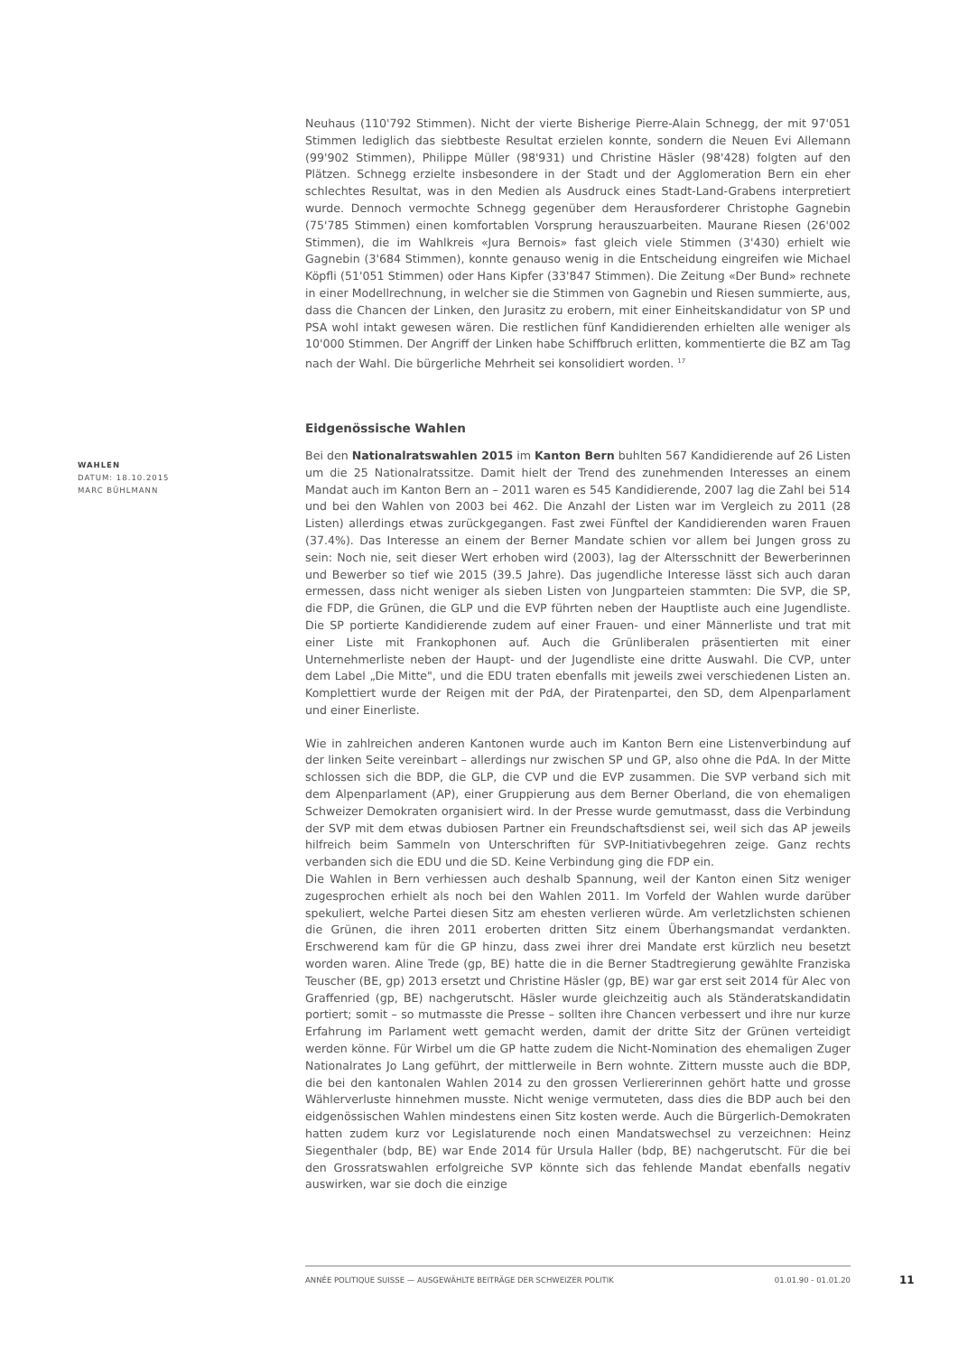WAHLEN
DATUM: 18.10.2015
MARC BÜHLMANN
Neuhaus (110'792 Stimmen). Nicht der vierte Bisherige Pierre-Alain Schnegg, der mit 97'051 Stimmen lediglich das siebtbeste Resultat erzielen konnte, sondern die Neuen Evi Allemann (99'902 Stimmen), Philippe Müller (98'931) und Christine Häsler (98'428) folgten auf den Plätzen. Schnegg erzielte insbesondere in der Stadt und der Agglomeration Bern ein eher schlechtes Resultat, was in den Medien als Ausdruck eines Stadt-Land-Grabens interpretiert wurde. Dennoch vermochte Schnegg gegenüber dem Herausforderer Christophe Gagnebin (75'785 Stimmen) einen komfortablen Vorsprung herauszuarbeiten. Maurane Riesen (26'002 Stimmen), die im Wahlkreis «Jura Bernois» fast gleich viele Stimmen (3'430) erhielt wie Gagnebin (3'684 Stimmen), konnte genauso wenig in die Entscheidung eingreifen wie Michael Köpfli (51'051 Stimmen) oder Hans Kipfer (33'847 Stimmen). Die Zeitung «Der Bund» rechnete in einer Modellrechnung, in welcher sie die Stimmen von Gagnebin und Riesen summierte, aus, dass die Chancen der Linken, den Jurasitz zu erobern, mit einer Einheitskandidatur von SP und PSA wohl intakt gewesen wären. Die restlichen fünf Kandidierenden erhielten alle weniger als 10'000 Stimmen. Der Angriff der Linken habe Schiffbruch erlitten, kommentierte die BZ am Tag nach der Wahl. Die bürgerliche Mehrheit sei konsolidiert worden. <sup>17</sup>
Eidgenössische Wahlen
Bei den Nationalratswahlen 2015 im Kanton Bern buhlten 567 Kandidierende auf 26 Listen um die 25 Nationalratssitze. Damit hielt der Trend des zunehmenden Interesses an einem Mandat auch im Kanton Bern an – 2011 waren es 545 Kandidierende, 2007 lag die Zahl bei 514 und bei den Wahlen von 2003 bei 462. Die Anzahl der Listen war im Vergleich zu 2011 (28 Listen) allerdings etwas zurückgegangen. Fast zwei Fünftel der Kandidierenden waren Frauen (37.4%). Das Interesse an einem der Berner Mandate schien vor allem bei Jungen gross zu sein: Noch nie, seit dieser Wert erhoben wird (2003), lag der Altersschnitt der Bewerberinnen und Bewerber so tief wie 2015 (39.5 Jahre). Das jugendliche Interesse lässt sich auch daran ermessen, dass nicht weniger als sieben Listen von Jungparteien stammten: Die SVP, die SP, die FDP, die Grünen, die GLP und die EVP führten neben der Hauptliste auch eine Jugendliste. Die SP portierte Kandidierende zudem auf einer Frauen- und einer Männerliste und trat mit einer Liste mit Frankophonen auf. Auch die Grünliberalen präsentierten mit einer Unternehmerliste neben der Haupt- und der Jugendliste eine dritte Auswahl. Die CVP, unter dem Label „Die Mitte", und die EDU traten ebenfalls mit jeweils zwei verschiedenen Listen an. Komplettiert wurde der Reigen mit der PdA, der Piratenpartei, den SD, dem Alpenparlament und einer Einerliste.
Wie in zahlreichen anderen Kantonen wurde auch im Kanton Bern eine Listenverbindung auf der linken Seite vereinbart – allerdings nur zwischen SP und GP, also ohne die PdA. In der Mitte schlossen sich die BDP, die GLP, die CVP und die EVP zusammen. Die SVP verband sich mit dem Alpenparlament (AP), einer Gruppierung aus dem Berner Oberland, die von ehemaligen Schweizer Demokraten organisiert wird. In der Presse wurde gemutmasst, dass die Verbindung der SVP mit dem etwas dubiosen Partner ein Freundschaftsdienst sei, weil sich das AP jeweils hilfreich beim Sammeln von Unterschriften für SVP-Initiativbegehren zeige. Ganz rechts verbanden sich die EDU und die SD. Keine Verbindung ging die FDP ein.
Die Wahlen in Bern verhiessen auch deshalb Spannung, weil der Kanton einen Sitz weniger zugesprochen erhielt als noch bei den Wahlen 2011. Im Vorfeld der Wahlen wurde darüber spekuliert, welche Partei diesen Sitz am ehesten verlieren würde. Am verletzlichsten schienen die Grünen, die ihren 2011 eroberten dritten Sitz einem Überhangsmandat verdankten. Erschwerend kam für die GP hinzu, dass zwei ihrer drei Mandate erst kürzlich neu besetzt worden waren. Aline Trede (gp, BE) hatte die in die Berner Stadtregierung gewählte Franziska Teuscher (BE, gp) 2013 ersetzt und Christine Häsler (gp, BE) war gar erst seit 2014 für Alec von Graffenried (gp, BE) nachgerutscht. Häsler wurde gleichzeitig auch als Ständeratskandidatin portiert; somit – so mutmasste die Presse – sollten ihre Chancen verbessert und ihre nur kurze Erfahrung im Parlament wett gemacht werden, damit der dritte Sitz der Grünen verteidigt werden könne. Für Wirbel um die GP hatte zudem die Nicht-Nomination des ehemaligen Zuger Nationalrates Jo Lang geführt, der mittlerweile in Bern wohnte. Zittern musste auch die BDP, die bei den kantonalen Wahlen 2014 zu den grossen Verliererinnen gehört hatte und grosse Wählerverluste hinnehmen musste. Nicht wenige vermuteten, dass dies die BDP auch bei den eidgenössischen Wahlen mindestens einen Sitz kosten werde. Auch die Bürgerlich-Demokraten hatten zudem kurz vor Legislaturende noch einen Mandatswechsel zu verzeichnen: Heinz Siegenthaler (bdp, BE) war Ende 2014 für Ursula Haller (bdp, BE) nachgerutscht. Für die bei den Grossratswahlen erfolgreiche SVP könnte sich das fehlende Mandat ebenfalls negativ auswirken, war sie doch die einzige
ANNÉE POLITIQUE SUISSE — AUSGEWÄHLTE BEITRÄGE DER SCHWEIZER POLITIK 01.01.90 - 01.01.20
11